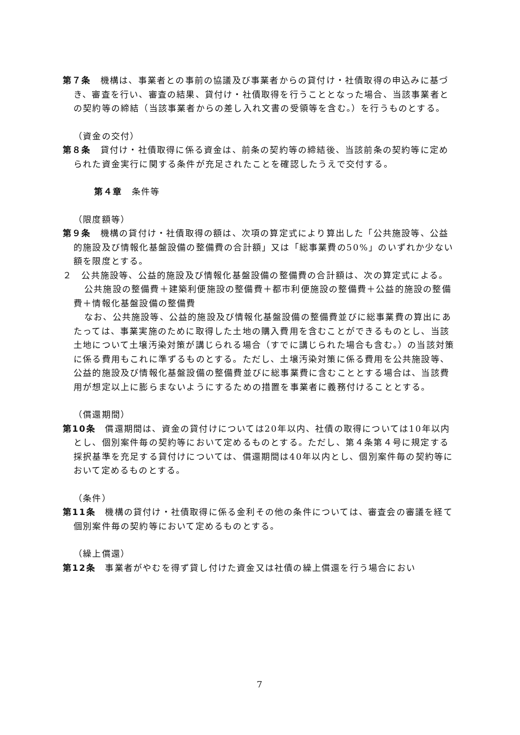第７条　機構は、事業者との事前の協議及び事業者からの貸付け・社債取得の申込みに基づき、審査を行い、審査の結果、貸付け・社債取得を行うこととなった場合、当該事業者との契約等の締結（当該事業者からの差し入れ文書の受領等を含む。）を行うものとする。
（資金の交付）
第８条　貸付け・社債取得に係る資金は、前条の契約等の締結後、当該前条の契約等に定められた資金実行に関する条件が充足されたことを確認したうえで交付する。
第４章　条件等
（限度額等）
第９条　機構の貸付け・社債取得の額は、次項の算定式により算出した「公共施設等、公益的施設及び情報化基盤設備の整備費の合計額」又は「総事業費の50%」のいずれか少ない額を限度とする。
２　公共施設等、公益的施設及び情報化基盤設備の整備費の合計額は、次の算定式による。
公共施設の整備費＋建築利便施設の整備費＋都市利便施設の整備費＋公益的施設の整備費＋情報化基盤設備の整備費
なお、公共施設等、公益的施設及び情報化基盤設備の整備費並びに総事業費の算出にあたっては、事業実施のために取得した土地の購入費用を含むことができるものとし、当該土地について土壌汚染対策が講じられる場合（すでに講じられた場合も含む。）の当該対策に係る費用もこれに準ずるものとする。ただし、土壌汚染対策に係る費用を公共施設等、公益的施設及び情報化基盤設備の整備費並びに総事業費に含むこととする場合は、当該費用が想定以上に膨らまないようにするための措置を事業者に義務付けることとする。
（償還期間）
第10条　償還期間は、資金の貸付けについては20年以内、社債の取得については10年以内とし、個別案件毎の契約等において定めるものとする。ただし、第４条第４号に規定する採択基準を充足する貸付けについては、償還期間は40年以内とし、個別案件毎の契約等において定めるものとする。
（条件）
第11条　機構の貸付け・社債取得に係る金利その他の条件については、審査会の審議を経て個別案件毎の契約等において定めるものとする。
（繰上償還）
第12条　事業者がやむを得ず貸し付けた資金又は社債の繰上償還を行う場合におい
7